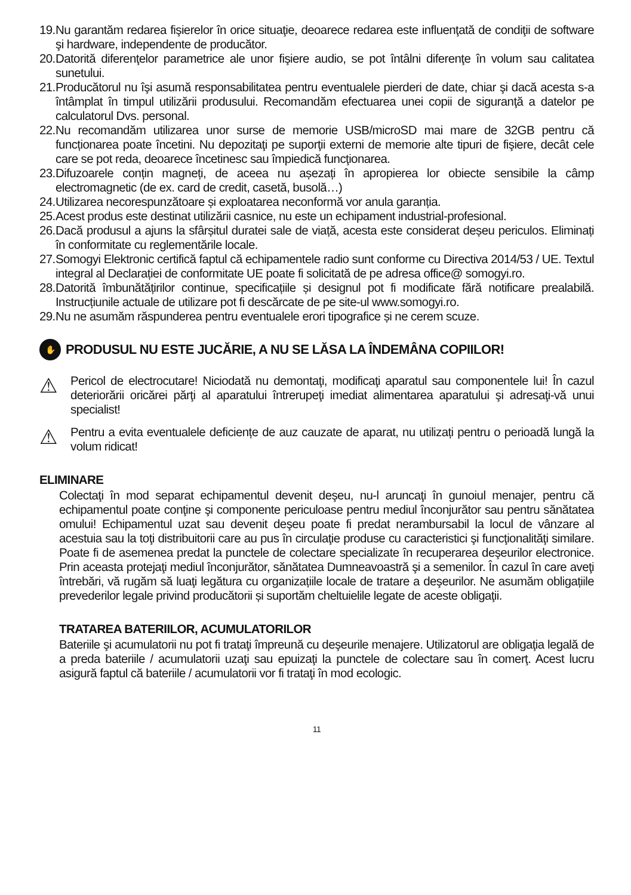19. Nu garantăm redarea fişierelor în orice situaţie, deoarece redarea este influenţată de condiţii de software şi hardware, independente de producător.
20. Datorită diferenţelor parametrice ale unor fişiere audio, se pot întâlni diferenţe în volum sau calitatea sunetului.
21. Producătorul nu îşi asumă responsabilitatea pentru eventualele pierderi de date, chiar şi dacă acesta s-a întâmplat în timpul utilizării produsului. Recomandăm efectuarea unei copii de siguranţă a datelor pe calculatorul Dvs. personal.
22. Nu recomandăm utilizarea unor surse de memorie USB/microSD mai mare de 32GB pentru că funcționarea poate încetini. Nu depozitaţi pe suporţii externi de memorie alte tipuri de fişiere, decât cele care se pot reda, deoarece încetinesc sau împiedică funcţionarea.
23. Difuzoarele conțin magneți, de aceea nu așezați în apropierea lor obiecte sensibile la câmp electromagnetic (de ex. card de credit, casetă, busolă…)
24. Utilizarea necorespunzătoare și exploatarea neconformă vor anula garanția.
25. Acest produs este destinat utilizării casnice, nu este un echipament industrial-profesional.
26. Dacă produsul a ajuns la sfârșitul duratei sale de viață, acesta este considerat deșeu periculos. Eliminați în conformitate cu reglementările locale.
27. Somogyi Elektronic certifică faptul că echipamentele radio sunt conforme cu Directiva 2014/53 / UE. Textul integral al Declarației de conformitate UE poate fi solicitată de pe adresa office@ somogyi.ro.
28. Datorită îmbunătățirilor continue, specificațiile și designul pot fi modificate fără notificare prealabilă. Instrucțiunile actuale de utilizare pot fi descărcate de pe site-ul www.somogyi.ro.
29. Nu ne asumăm răspunderea pentru eventualele erori tipografice și ne cerem scuze.
✋ PRODUSUL NU ESTE JUCĂRIE, A NU SE LĂSA LA ÎNDEMÂNA COPIILOR!
⚠ Pericol de electrocutare! Niciodată nu demontaţi, modificaţi aparatul sau componentele lui! În cazul deteriorării oricărei părţi al aparatului întrerupeţi imediat alimentarea aparatului şi adresaţi-vă unui specialist!
⚠ Pentru a evita eventualele deficiențe de auz cauzate de aparat, nu utilizați pentru o perioadă lungă la volum ridicat!
ELIMINARE
Colectaţi în mod separat echipamentul devenit deşeu, nu-l aruncaţi în gunoiul menajer, pentru că echipamentul poate conţine şi componente periculoase pentru mediul înconjurător sau pentru sănătatea omului! Echipamentul uzat sau devenit deşeu poate fi predat nerambursabil la locul de vânzare al acestuia sau la toţi distribuitorii care au pus în circulaţie produse cu caracteristici şi funcţionalităţi similare. Poate fi de asemenea predat la punctele de colectare specializate în recuperarea deşeurilor electronice. Prin aceasta protejaţi mediul înconjurător, sănătatea Dumneavoastră şi a semenilor. În cazul în care aveţi întrebări, vă rugăm să luaţi legătura cu organizațiile locale de tratare a deşeurilor. Ne asumăm obligațiile prevederilor legale privind producătorii și suportăm cheltuielile legate de aceste obligaţii.
TRATAREA BATERIILOR, ACUMULATORILOR
Bateriile şi acumulatorii nu pot fi trataţi împreună cu deşeurile menajere. Utilizatorul are obligaţia legală de a preda bateriile / acumulatorii uzaţi sau epuizaţi la punctele de colectare sau în comerţ. Acest lucru asigură faptul că bateriile / acumulatorii vor fi trataţi în mod ecologic.
11